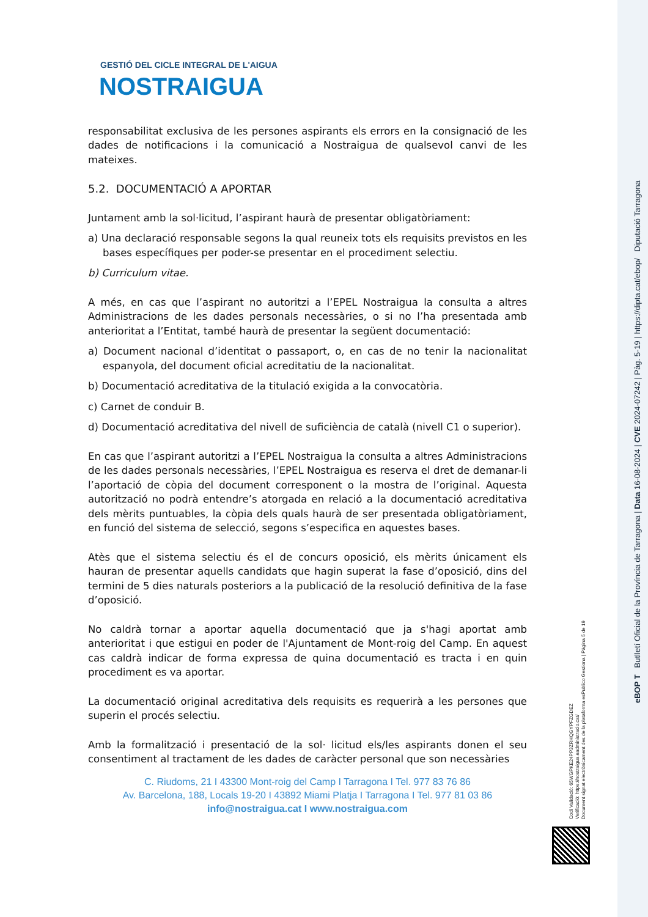GESTIÓ DEL CICLE INTEGRAL DE L'AIGUA
NOSTRAIGUA
responsabilitat exclusiva de les persones aspirants els errors en la consignació de les dades de notificacions i la comunicació a Nostraigua de qualsevol canvi de les mateixes.
5.2. DOCUMENTACIÓ A APORTAR
Juntament amb la sol·licitud, l’aspirant haurà de presentar obligatòriament:
a) Una declaració responsable segons la qual reuneix tots els requisits previstos en les bases específiques per poder-se presentar en el procediment selectiu.
b) Curriculum vitae.
A més, en cas que l’aspirant no autoritzi a l’EPEL Nostraigua la consulta a altres Administracions de les dades personals necessàries, o si no l’ha presentada amb anterioritat a l’Entitat, també haurà de presentar la següent documentació:
a) Document nacional d’identitat o passaport, o, en cas de no tenir la nacionalitat espanyola, del document oficial acreditatiu de la nacionalitat.
b) Documentació acreditativa de la titulació exigida a la convocatòria.
c) Carnet de conduir B.
d) Documentació acreditativa del nivell de suficiència de català (nivell C1 o superior).
En cas que l’aspirant autoritzi a l’EPEL Nostraigua la consulta a altres Administracions de les dades personals necessàries, l’EPEL Nostraigua es reserva el dret de demanar-li l’aportació de còpia del document corresponent o la mostra de l’original. Aquesta autorització no podrà entendre’s atorgada en relació a la documentació acreditativa dels mèrits puntuables, la còpia dels quals haurà de ser presentada obligatòriament, en funció del sistema de selecció, segons s’especifica en aquestes bases.
Atès que el sistema selectiu és el de concurs oposició, els mèrits únicament els hauran de presentar aquells candidats que hagin superat la fase d’oposició, dins del termini de 5 dies naturals posteriors a la publicació de la resolució definitiva de la fase d’oposició.
No caldrà tornar a aportar aquella documentació que ja s'hagi aportat amb anterioritat i que estigui en poder de l'Ajuntament de Mont-roig del Camp. En aquest cas caldrà indicar de forma expressa de quina documentació es tracta i en quin procediment es va aportar.
La documentació original acreditativa dels requisits es requerirà a les persones que superin el procés selectiu.
Amb la formalització i presentació de la sol· licitud els/les aspirants donen el seu consentiment al tractament de les dades de caràcter personal que son necessàries
C. Riudoms, 21 I 43300 Mont-roig del Camp I Tarragona I Tel. 977 83 76 86
Av. Barcelona, 188, Locals 19-20 I 43892 Miami Platja I Tarragona I Tel. 977 81 03 86
info@nostraigua.cat I www.nostraigua.com
eBOP T Butlletí Oficial de la Província de Tarragona | Data 16-08-2024 | CVE 2024-07242 | Pàg. 5-19 | https://dipta.cat/ebop/ Diputació Tarragona
Codi Validació: 65WGPKE24PP3ZRHQGYPFZGDEZ
Verificació: https://nostraigua.eadministracio.cat/
Document signat electrònicament des de la plataforma esPublico Gestiona | Pàgina 5 de 19